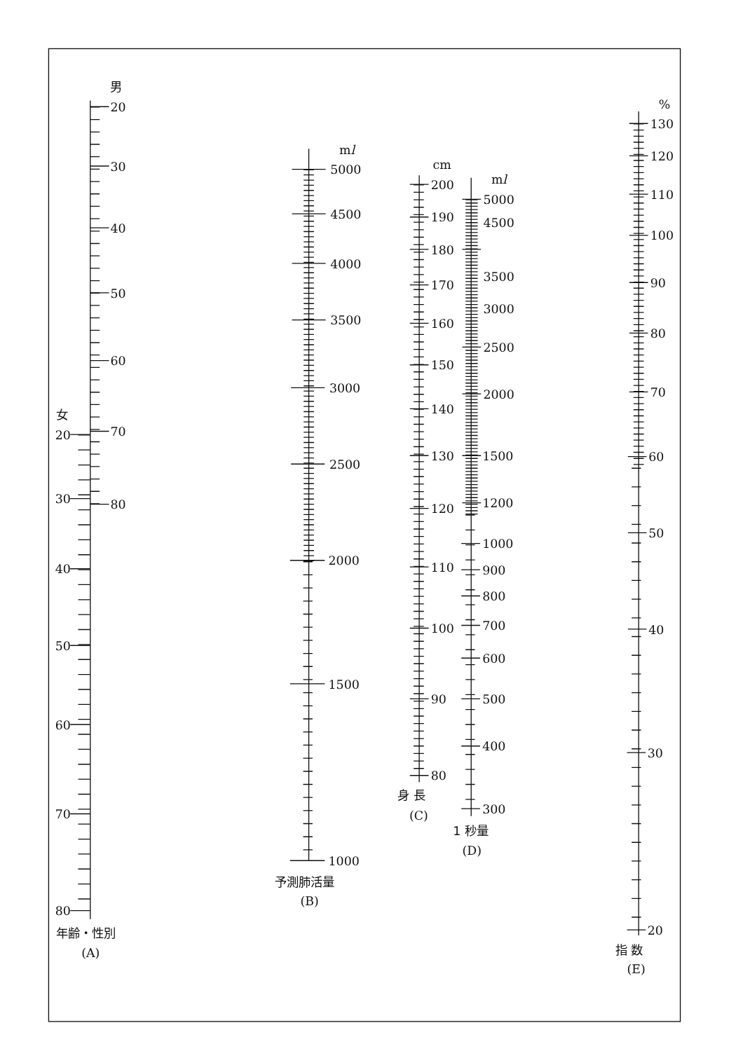男
20
30
40
50
60
女
70
20
30
80
40
50
60
70
80
年齢・性別
(A)
ml
5000
4500
4000
3500
3000
2500
2000
1500
1000
予測肺活量
(B)
cm
200
190
180
170
160
150
140
130
120
110
100
90
80
身 長
(C)
ml
5000
4500
3500
3000
2500
2000
1500
1200
1000
900
800
700
600
500
400
300
1 秒量
(D)
%
130
120
110
100
90
80
70
60
50
40
30
20
指 数
(E)